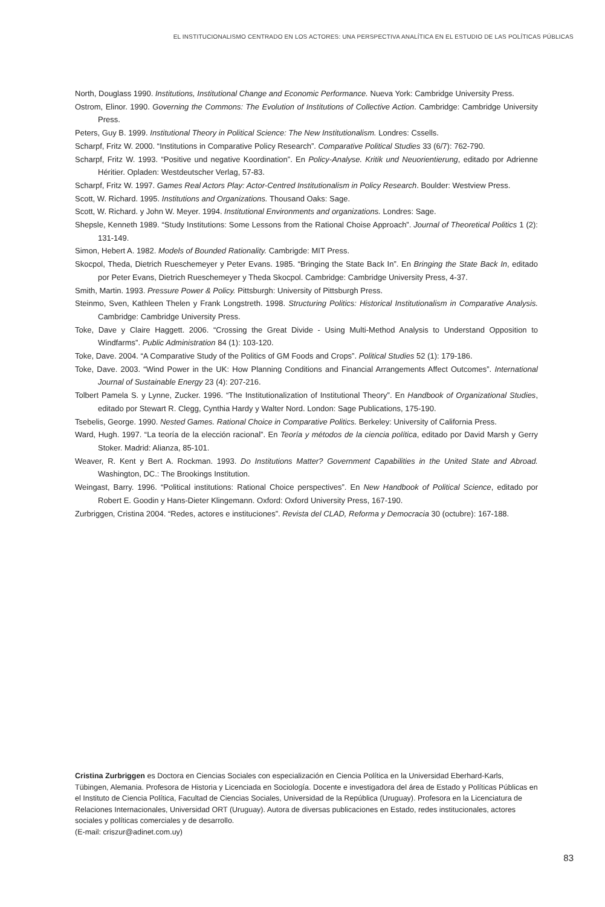EL INSTITUCIONALISMO CENTRADO EN LOS ACTORES: UNA PERSPECTIVA ANALÍTICA EN EL ESTUDIO DE LAS POLÍTICAS PÚBLICAS
North, Douglass 1990. Institutions, Institutional Change and Economic Performance. Nueva York: Cambridge University Press.
Ostrom, Elinor. 1990. Governing the Commons: The Evolution of Institutions of Collective Action. Cambridge: Cambridge University Press.
Peters, Guy B. 1999. Institutional Theory in Political Science: The New Institutionalism. Londres: Cssells.
Scharpf, Fritz W. 2000. “Institutions in Comparative Policy Research”. Comparative Political Studies 33 (6/7): 762-790.
Scharpf, Fritz W. 1993. “Positive und negative Koordination”. En Policy-Analyse. Kritik und Neuorientierung, editado por Adrienne Héritier. Opladen: Westdeutscher Verlag, 57-83.
Scharpf, Fritz W. 1997. Games Real Actors Play: Actor-Centred Institutionalism in Policy Research. Boulder: Westview Press.
Scott, W. Richard. 1995. Institutions and Organizations. Thousand Oaks: Sage.
Scott, W. Richard. y John W. Meyer. 1994. Institutional Environments and organizations. Londres: Sage.
Shepsle, Kenneth 1989. “Study Institutions: Some Lessons from the Rational Choise Approach”. Journal of Theoretical Politics 1 (2): 131-149.
Simon, Hebert A. 1982. Models of Bounded Rationality. Cambrigde: MIT Press.
Skocpol, Theda, Dietrich Rueschemeyer y Peter Evans. 1985. “Bringing the State Back In”. En Bringing the State Back In, editado por Peter Evans, Dietrich Rueschemeyer y Theda Skocpol. Cambridge: Cambridge University Press, 4-37.
Smith, Martin. 1993. Pressure Power & Policy. Pittsburgh: University of Pittsburgh Press.
Steinmo, Sven, Kathleen Thelen y Frank Longstreth. 1998. Structuring Politics: Historical Institutionalism in Comparative Analysis. Cambridge: Cambridge University Press.
Toke, Dave y Claire Haggett. 2006. “Crossing the Great Divide - Using Multi-Method Analysis to Understand Opposition to Windfarms”. Public Administration 84 (1): 103-120.
Toke, Dave. 2004. “A Comparative Study of the Politics of GM Foods and Crops”. Political Studies 52 (1): 179-186.
Toke, Dave. 2003. “Wind Power in the UK: How Planning Conditions and Financial Arrangements Affect Outcomes”. International Journal of Sustainable Energy 23 (4): 207-216.
Tolbert Pamela S. y Lynne, Zucker. 1996. “The Institutionalization of Institutional Theory”. En Handbook of Organizational Studies, editado por Stewart R. Clegg, Cynthia Hardy y Walter Nord. London: Sage Publications, 175-190.
Tsebelis, George. 1990. Nested Games. Rational Choice in Comparative Politics. Berkeley: University of California Press.
Ward, Hugh. 1997. “La teoría de la elección racional”. En Teoría y métodos de la ciencia política, editado por David Marsh y Gerry Stoker. Madrid: Alianza, 85-101.
Weaver, R. Kent y Bert A. Rockman. 1993. Do Institutions Matter? Government Capabilities in the United State and Abroad. Washington, DC.: The Brookings Institution.
Weingast, Barry. 1996. “Political institutions: Rational Choice perspectives”. En New Handbook of Political Science, editado por Robert E. Goodin y Hans-Dieter Klingemann. Oxford: Oxford University Press, 167-190.
Zurbriggen, Cristina 2004. “Redes, actores e instituciones”. Revista del CLAD, Reforma y Democracia 30 (octubre): 167-188.
Cristina Zurbriggen es Doctora en Ciencias Sociales con especialización en Ciencia Política en la Universidad Eberhard-Karls, Tübingen, Alemania. Profesora de Historia y Licenciada en Sociología. Docente e investigadora del área de Estado y Políticas Públicas en el Instituto de Ciencia Política, Facultad de Ciencias Sociales, Universidad de la República (Uruguay). Profesora en la Licenciatura de Relaciones Internacionales, Universidad ORT (Uruguay). Autora de diversas publicaciones en Estado, redes institucionales, actores sociales y políticas comerciales y de desarrollo.
(E-mail: criszur@adinet.com.uy)
83